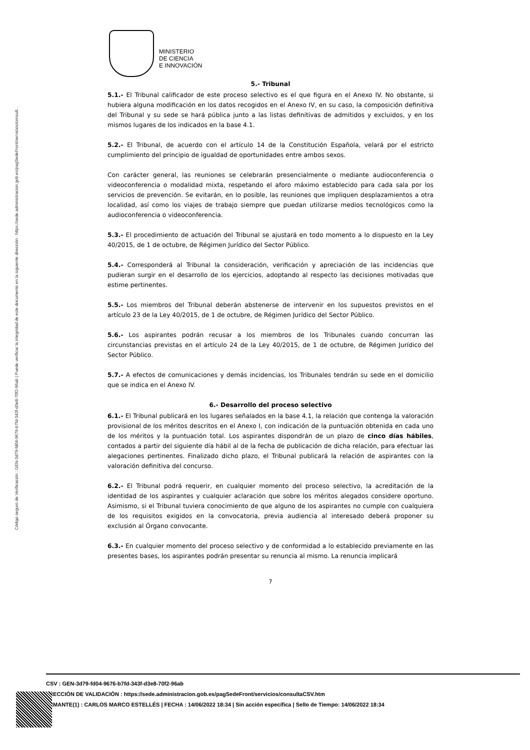Código seguro de Verificación : GEN-3d79-fd04-9676-b7fd-343f-d3e8-70f2-96ab | Puede verificar la integridad de este documento en la siguiente dirección : https://sede.administracion.gob.es/pagSedeFront/servicios/consult...
MINISTERIO
DE CIENCIA
E INNOVACIÓN
5.- Tribunal
5.1.- El Tribunal calificador de este proceso selectivo es el que figura en el Anexo IV. No obstante, si hubiera alguna modificación en los datos recogidos en el Anexo IV, en su caso, la composición definitiva del Tribunal y su sede se hará pública junto a las listas definitivas de admitidos y excluidos, y en los mismos lugares de los indicados en la base 4.1.
5.2.- El Tribunal, de acuerdo con el artículo 14 de la Constitución Española, velará por el estricto cumplimiento del principio de igualdad de oportunidades entre ambos sexos.
Con carácter general, las reuniones se celebrarán presencialmente o mediante audioconferencia o videoconferencia o modalidad mixta, respetando el aforo máximo establecido para cada sala por los servicios de prevención. Se evitarán, en lo posible, las reuniones que impliquen desplazamientos a otra localidad, así como los viajes de trabajo siempre que puedan utilizarse medios tecnológicos como la audioconferencia o videoconferencia.
5.3.- El procedimiento de actuación del Tribunal se ajustará en todo momento a lo dispuesto en la Ley 40/2015, de 1 de octubre, de Régimen Jurídico del Sector Público.
5.4.- Corresponderá al Tribunal la consideración, verificación y apreciación de las incidencias que pudieran surgir en el desarrollo de los ejercicios, adoptando al respecto las decisiones motivadas que estime pertinentes.
5.5.- Los miembros del Tribunal deberán abstenerse de intervenir en los supuestos previstos en el artículo 23 de la Ley 40/2015, de 1 de octubre, de Régimen Jurídico del Sector Público.
5.6.- Los aspirantes podrán recusar a los miembros de los Tribunales cuando concurran las circunstancias previstas en el artículo 24 de la Ley 40/2015, de 1 de octubre, de Régimen Jurídico del Sector Público.
5.7.- A efectos de comunicaciones y demás incidencias, los Tribunales tendrán su sede en el domicilio que se indica en el Anexo IV.
6.- Desarrollo del proceso selectivo
6.1.- El Tribunal publicará en los lugares señalados en la base 4.1, la relación que contenga la valoración provisional de los méritos descritos en el Anexo I, con indicación de la puntuación obtenida en cada uno de los méritos y la puntuación total. Los aspirantes dispondrán de un plazo de cinco días hábiles, contados a partir del siguiente día hábil al de la fecha de publicación de dicha relación, para efectuar las alegaciones pertinentes. Finalizado dicho plazo, el Tribunal publicará la relación de aspirantes con la valoración definitiva del concurso.
6.2.- El Tribunal podrá requerir, en cualquier momento del proceso selectivo, la acreditación de la identidad de los aspirantes y cualquier aclaración que sobre los méritos alegados considere oportuno. Asimismo, si el Tribunal tuviera conocimiento de que alguno de los aspirantes no cumple con cualquiera de los requisitos exigidos en la convocatoria, previa audiencia al interesado deberá proponer su exclusión al Órgano convocante.
6.3.- En cualquier momento del proceso selectivo y de conformidad a lo establecido previamente en las presentes bases, los aspirantes podrán presentar su renuncia al mismo. La renuncia implicará
7
CSV : GEN-3d79-fd04-9676-b7fd-343f-d3e8-70f2-96ab
RECCIÓN DE VALIDACIÓN : https://sede.administracion.gob.es/pagSedeFront/servicios/consultaCSV.htm
RMANTE(1) : CARLOS MARCO ESTELLÉS | FECHA : 14/06/2022 18:34 | Sin acción específica | Sello de Tiempo: 14/06/2022 18:34